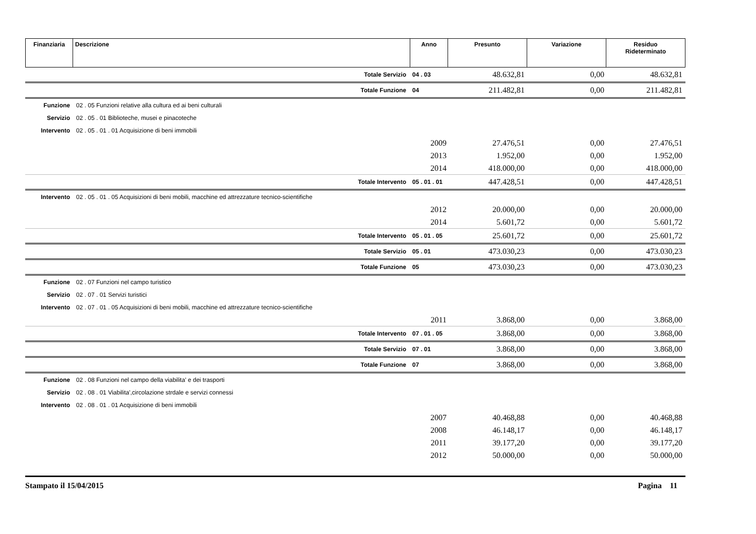| Finanziaria | Descrizione | Anno | Presunto | Variazione | Residuo Rideterminato |
| --- | --- | --- | --- | --- | --- |
| | | Totale Servizio | 04 . 03 | 48.632,81 | 0,00 | 48.632,81 |
| | | Totale Funzione | 04 | 211.482,81 | 0,00 | 211.482,81 |
| Funzione | 02 . 05 Funzioni relative alla cultura ed ai beni culturali | | | | | |
| Servizio | 02 . 05 . 01 Biblioteche, musei e pinacoteche | | | | | |
| Intervento | 02 . 05 . 01 . 01 Acquisizione di beni immobili | | | | | |
| | | | 2009 | 27.476,51 | 0,00 | 27.476,51 |
| | | | 2013 | 1.952,00 | 0,00 | 1.952,00 |
| | | | 2014 | 418.000,00 | 0,00 | 418.000,00 |
| | | Totale Intervento | 05 . 01 . 01 | 447.428,51 | 0,00 | 447.428,51 |
| Intervento | 02 . 05 . 01 . 05 Acquisizioni di beni mobili, macchine ed attrezzature tecnico-scientifiche | | | | | |
| | | | 2012 | 20.000,00 | 0,00 | 20.000,00 |
| | | | 2014 | 5.601,72 | 0,00 | 5.601,72 |
| | | Totale Intervento | 05 . 01 . 05 | 25.601,72 | 0,00 | 25.601,72 |
| | | Totale Servizio | 05 . 01 | 473.030,23 | 0,00 | 473.030,23 |
| | | Totale Funzione | 05 | 473.030,23 | 0,00 | 473.030,23 |
| Funzione | 02 . 07 Funzioni nel campo turistico | | | | | |
| Servizio | 02 . 07 . 01 Servizi turistici | | | | | |
| Intervento | 02 . 07 . 01 . 05 Acquisizioni di beni mobili, macchine ed attrezzature tecnico-scientifiche | | | | | |
| | | | 2011 | 3.868,00 | 0,00 | 3.868,00 |
| | | Totale Intervento | 07 . 01 . 05 | 3.868,00 | 0,00 | 3.868,00 |
| | | Totale Servizio | 07 . 01 | 3.868,00 | 0,00 | 3.868,00 |
| | | Totale Funzione | 07 | 3.868,00 | 0,00 | 3.868,00 |
| Funzione | 02 . 08 Funzioni nel campo della viabilita' e dei trasporti | | | | | |
| Servizio | 02 . 08 . 01 Viabilita',circolazione strdale e servizi connessi | | | | | |
| Intervento | 02 . 08 . 01 . 01 Acquisizione di beni immobili | | | | | |
| | | | 2007 | 40.468,88 | 0,00 | 40.468,88 |
| | | | 2008 | 46.148,17 | 0,00 | 46.148,17 |
| | | | 2011 | 39.177,20 | 0,00 | 39.177,20 |
| | | | 2012 | 50.000,00 | 0,00 | 50.000,00 |
Stampato il 15/04/2015 Pagina 11